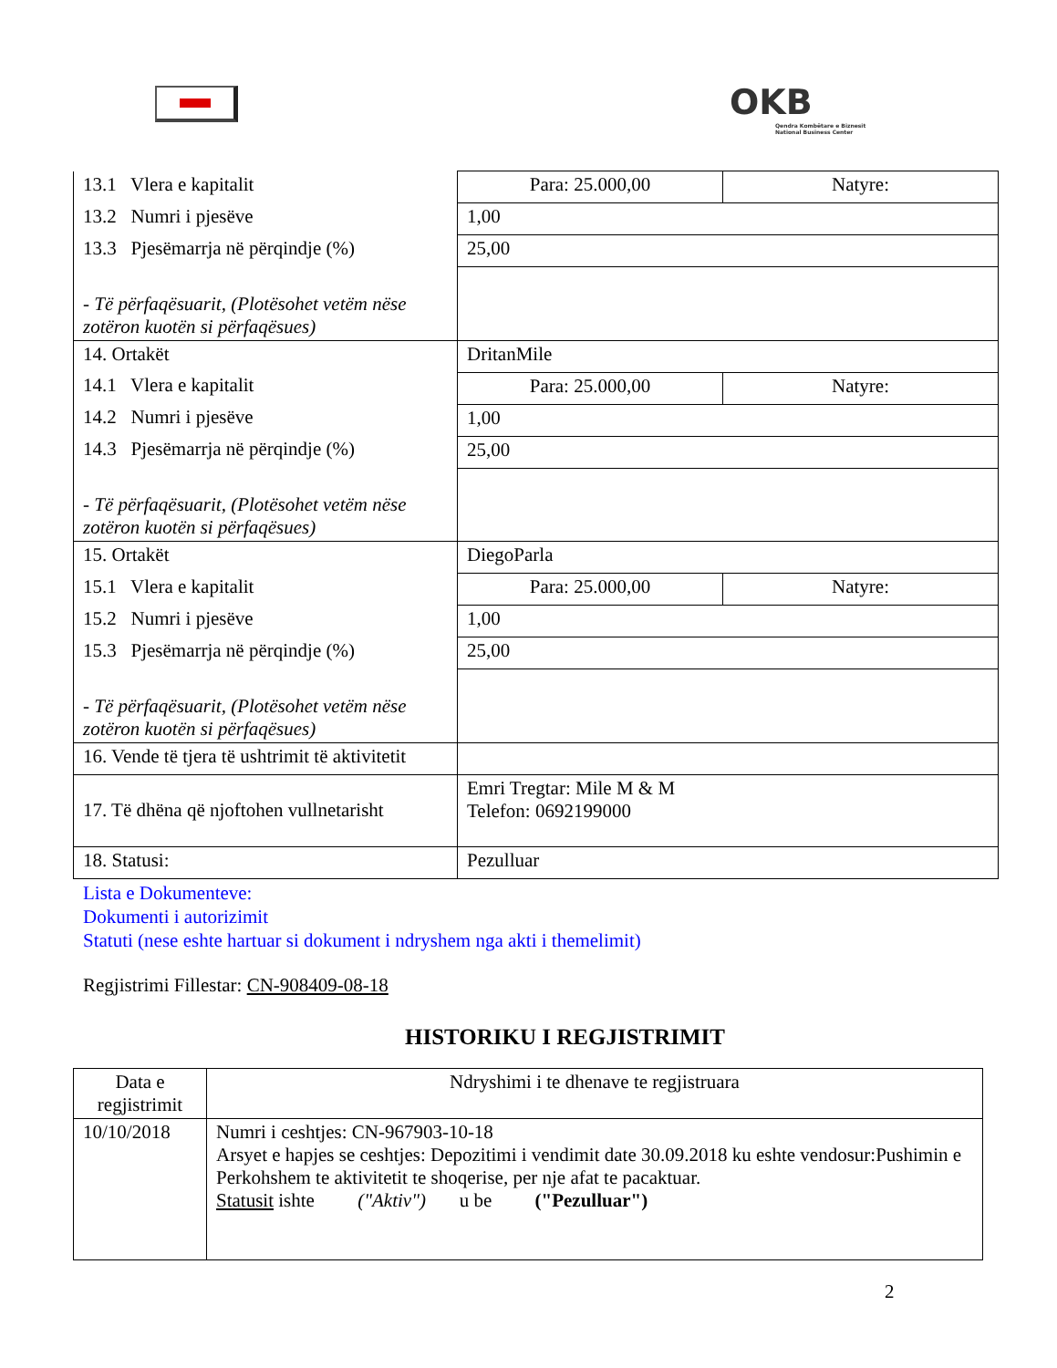OKB
Qendra Kombëtare e Biznesit
National Business Center
| 13.1 Vlera e kapitalit | Para: 25.000,00 | Natyre: |
| 13.2 Numri i pjesëve | 1,00 | |
| 13.3 Pjesëmarrja në përqindje (%) | 25,00 | |
| - Të përfaqësuarit, (Plotësohet vetëm nëse zotëron kuotën si përfaqësues) | | |
| 14. Ortakët | DritanMile | |
| 14.1 Vlera e kapitalit | Para: 25.000,00 | Natyre: |
| 14.2 Numri i pjesëve | 1,00 | |
| 14.3 Pjesëmarrja në përqindje (%) | 25,00 | |
| - Të përfaqësuarit, (Plotësohet vetëm nëse zotëron kuotën si përfaqësues) | | |
| 15. Ortakët | DiegoParla | |
| 15.1 Vlera e kapitalit | Para: 25.000,00 | Natyre: |
| 15.2 Numri i pjesëve | 1,00 | |
| 15.3 Pjesëmarrja në përqindje (%) | 25,00 | |
| - Të përfaqësuarit, (Plotësohet vetëm nëse zotëron kuotën si përfaqësues) | | |
| 16. Vende të tjera të ushtrimit të aktivitetit | | |
| 17. Të dhëna që njoftohen vullnetarisht | Emri Tregtar: Mile M & M Telefon: 0692199000 | |
| 18. Statusi: | Pezulluar | |
Lista e Dokumenteve:
Dokumenti i autorizimit
Statuti (nese eshte hartuar si dokument i ndryshem nga akti i themelimit)
Regjistrimi Fillestar: CN-908409-08-18
HISTORIKU I REGJISTRIMIT
| Data e regjistrimit | Ndryshimi i te dhenave te regjistruara |
| 10/10/2018 | Numri i ceshtjes: CN-967903-10-18 Arsyet e hapjes se ceshtjes: Depozitimi i vendimit date 30.09.2018 ku eshte vendosur:Pushimin e Perkohshem te aktivitetit te shoqerise, per nje afat te pacaktuar. Statusit ishte ("Aktiv") u be ("Pezulluar") |
2